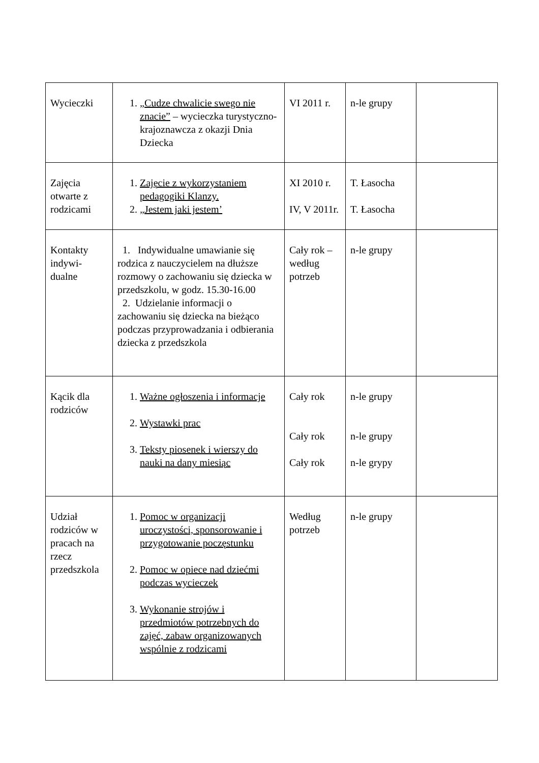| Wycieczki | 1. „Cudze chwalicie swego nie znacie” – wycieczka turystyczno-krajoznawcza z okazji Dnia Dziecka | VI 2011 r. | n-le grupy | |
| Zajęcia otwarte z rodzicami | 1. Zajęcie z wykorzystaniem pedagogiki Klanzy. 2. „Jestem jaki jestem’ | XI 2010 r. IV, V 2011r. | T. Łasocha T. Łasocha | |
| Kontakty indywi-dualne | 1. Indywidualne umawianie się rodzica z nauczycielem na dłuższe rozmowy o zachowaniu się dziecka w przedszkolu, w godz. 15.30-16.00 2. Udzielanie informacji o zachowaniu się dziecka na bieżąco podczas przyprowadzania i odbierania dziecka z przedszkola | Cały rok – według potrzeb | n-le grupy | |
| Kącik dla rodziców | 1. Ważne ogłoszenia i informacje 2. Wystawki prac 3. Teksty piosenek i wierszy do nauki na dany miesiąc | Cały rok Cały rok Cały rok | n-le grupy n-le grupy n-le grypy | |
| Udział rodziców w pracach na rzecz przedszkola | 1. Pomoc w organizacji uroczystości, sponsorowanie i przygotowanie poczęstunku 2. Pomoc w opiece nad dziećmi podczas wycieczek 3. Wykonanie strojów i przedmiotów potrzebnych do zajęć, zabaw organizowanych wspólnie z rodzicami | Według potrzeb | n-le grupy | |